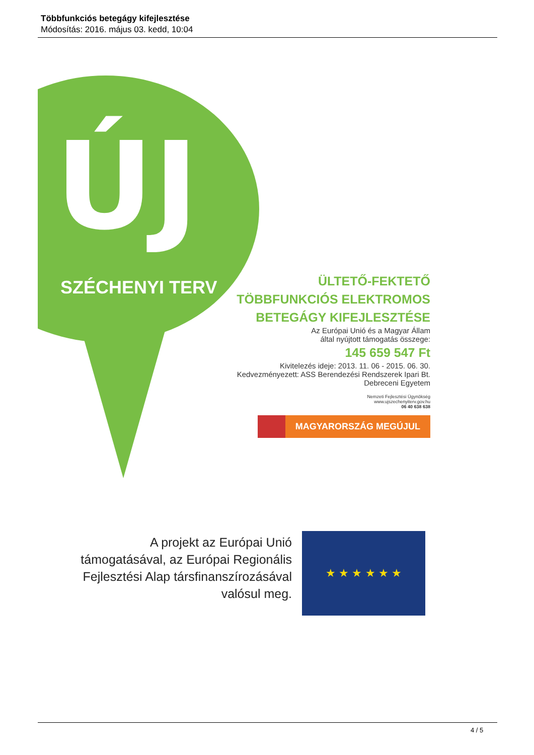Többfunkciós betegágy kifejlesztése
Módosítás: 2016. május 03. kedd, 10:04
ÚJ
SZÉCHENYI TERV
ÜLTETŐ-FEKTETŐ
TÖBBFUNKCIÓS ELEKTROMOS
BETEGÁGY KIFEJLESZTÉSE
Az Európai Unió és a Magyar Állam
által nyújtott támogatás összege:
145 659 547 Ft
Kivitelezés ideje: 2013. 11. 06 - 2015. 06. 30.
Kedvezményezett: ASS Berendezési Rendszerek Ipari Bt.
Debreceni Egyetem
Nemzeti Fejlesztési Ügynökség
www.ujszechenyiterv.gov.hu
06 40 638 638
MAGYARORSZÁG MEGÚJUL
A projekt az Európai Unió támogatásával, az Európai Regionális Fejlesztési Alap társfinanszírozásával valósul meg.
★ ★ ★ ★ ★ ★
4 / 5